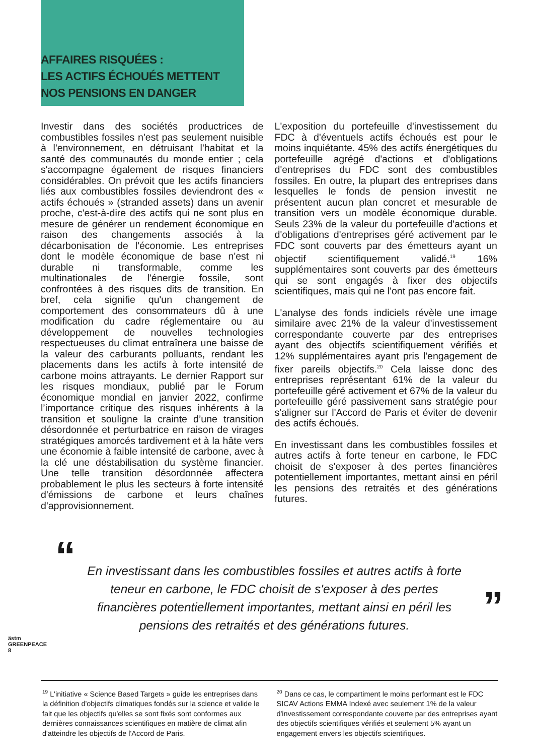AFFAIRES RISQUÉES :
LES ACTIFS ÉCHOUÉS METTENT
NOS PENSIONS EN DANGER
Investir dans des sociétés productrices de combustibles fossiles n'est pas seulement nuisible à l'environnement, en détruisant l'habitat et la santé des communautés du monde entier ; cela s'accompagne également de risques financiers considérables. On prévoit que les actifs financiers liés aux combustibles fossiles deviendront des « actifs échoués » (stranded assets) dans un avenir proche, c'est-à-dire des actifs qui ne sont plus en mesure de générer un rendement économique en raison des changements associés à la décarbonisation de l'économie. Les entreprises dont le modèle économique de base n'est ni durable ni transformable, comme les multinationales de l'énergie fossile, sont confrontées à des risques dits de transition. En bref, cela signifie qu'un changement de comportement des consommateurs dû à une modification du cadre réglementaire ou au développement de nouvelles technologies respectueuses du climat entraînera une baisse de la valeur des carburants polluants, rendant les placements dans les actifs à forte intensité de carbone moins attrayants. Le dernier Rapport sur les risques mondiaux, publié par le Forum économique mondial en janvier 2022, confirme l’importance critique des risques inhérents à la transition et souligne la crainte d’une transition désordonnée et perturbatrice en raison de virages stratégiques amorcés tardivement et à la hâte vers une économie à faible intensité de carbone, avec à la clé une déstabilisation du système financier. Une telle transition désordonnée affectera probablement le plus les secteurs à forte intensité d'émissions de carbone et leurs chaînes d'approvisionnement.
L'exposition du portefeuille d'investissement du FDC à d'éventuels actifs échoués est pour le moins inquiétante. 45% des actifs énergétiques du portefeuille agrégé d'actions et d'obligations d'entreprises du FDC sont des combustibles fossiles. En outre, la plupart des entreprises dans lesquelles le fonds de pension investit ne présentent aucun plan concret et mesurable de transition vers un modèle économique durable. Seuls 23% de la valeur du portefeuille d'actions et d'obligations d'entreprises géré activement par le FDC sont couverts par des émetteurs ayant un objectif scientifiquement validé.<sup>19</sup> 16% supplémentaires sont couverts par des émetteurs qui se sont engagés à fixer des objectifs scientifiques, mais qui ne l'ont pas encore fait.
L'analyse des fonds indiciels révèle une image similaire avec 21% de la valeur d'investissement correspondante couverte par des entreprises ayant des objectifs scientifiquement vérifiés et 12% supplémentaires ayant pris l'engagement de fixer pareils objectifs.<sup>20</sup> Cela laisse donc des entreprises représentant 61% de la valeur du portefeuille géré activement et 67% de la valeur du portefeuille géré passivement sans stratégie pour s'aligner sur l'Accord de Paris et éviter de devenir des actifs échoués.
En investissant dans les combustibles fossiles et autres actifs à forte teneur en carbone, le FDC choisit de s'exposer à des pertes financières potentiellement importantes, mettant ainsi en péril les pensions des retraités et des générations futures.
“En investissant dans les combustibles fossiles et autres actifs à forte teneur en carbone, le FDC choisit de s'exposer à des pertes financières potentiellement importantes, mettant ainsi en péril les pensions des retraités et des générations futures.”
<sup>19</sup> L'initiative « Science Based Targets » guide les entreprises dans la définition d'objectifs climatiques fondés sur la science et valide le fait que les objectifs qu'elles se sont fixés sont conformes aux dernières connaissances scientifiques en matière de climat afin d'atteindre les objectifs de l'Accord de Paris.
<sup>20</sup> Dans ce cas, le compartiment le moins performant est le FDC SICAV Actions EMMA Indexé avec seulement 1% de la valeur d'investissement correspondante couverte par des entreprises ayant des objectifs scientifiques vérifiés et seulement 5% ayant un engagement envers les objectifs scientifiques.
ästm GREENPEACE
8